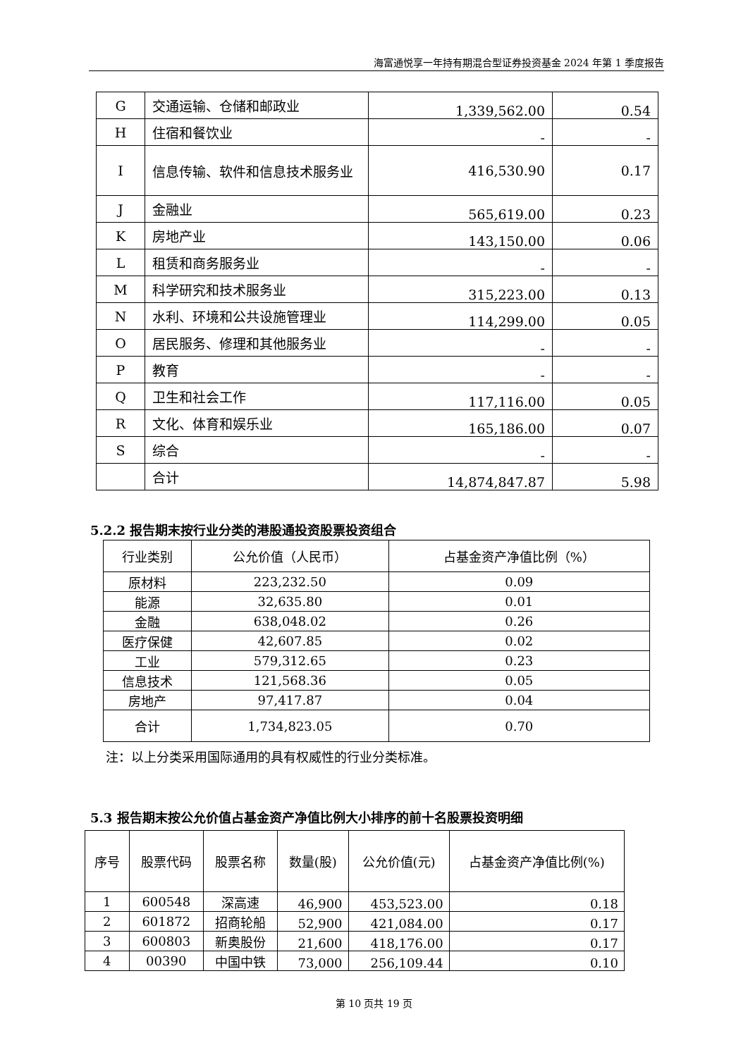海富通悦享一年持有期混合型证券投资基金 2024 年第 1 季度报告
| G | 交通运输、仓储和邮政业 | 1,339,562.00 | 0.54 |
| H | 住宿和餐饮业 | - | - |
| I | 信息传输、软件和信息技术服务业 | 416,530.90 | 0.17 |
| J | 金融业 | 565,619.00 | 0.23 |
| K | 房地产业 | 143,150.00 | 0.06 |
| L | 租赁和商务服务业 | - | - |
| M | 科学研究和技术服务业 | 315,223.00 | 0.13 |
| N | 水利、环境和公共设施管理业 | 114,299.00 | 0.05 |
| O | 居民服务、修理和其他服务业 | - | - |
| P | 教育 | - | - |
| Q | 卫生和社会工作 | 117,116.00 | 0.05 |
| R | 文化、体育和娱乐业 | 165,186.00 | 0.07 |
| S | 综合 | - | - |
| | 合计 | 14,874,847.87 | 5.98 |
5.2.2 报告期末按行业分类的港股通投资股票投资组合
| 行业类别 | 公允价值（人民币） | 占基金资产净值比例（%） |
| --- | --- | --- |
| 原材料 | 223,232.50 | 0.09 |
| 能源 | 32,635.80 | 0.01 |
| 金融 | 638,048.02 | 0.26 |
| 医疗保健 | 42,607.85 | 0.02 |
| 工业 | 579,312.65 | 0.23 |
| 信息技术 | 121,568.36 | 0.05 |
| 房地产 | 97,417.87 | 0.04 |
| 合计 | 1,734,823.05 | 0.70 |
注：以上分类采用国际通用的具有权威性的行业分类标准。
5.3 报告期末按公允价值占基金资产净值比例大小排序的前十名股票投资明细
| 序号 | 股票代码 | 股票名称 | 数量(股) | 公允价值(元) | 占基金资产净值比例(%) |
| --- | --- | --- | --- | --- | --- |
| 1 | 600548 | 深高速 | 46,900 | 453,523.00 | 0.18 |
| 2 | 601872 | 招商轮船 | 52,900 | 421,084.00 | 0.17 |
| 3 | 600803 | 新奥股份 | 21,600 | 418,176.00 | 0.17 |
| 4 | 00390 | 中国中铁 | 73,000 | 256,109.44 | 0.10 |
第 10 页共 19 页